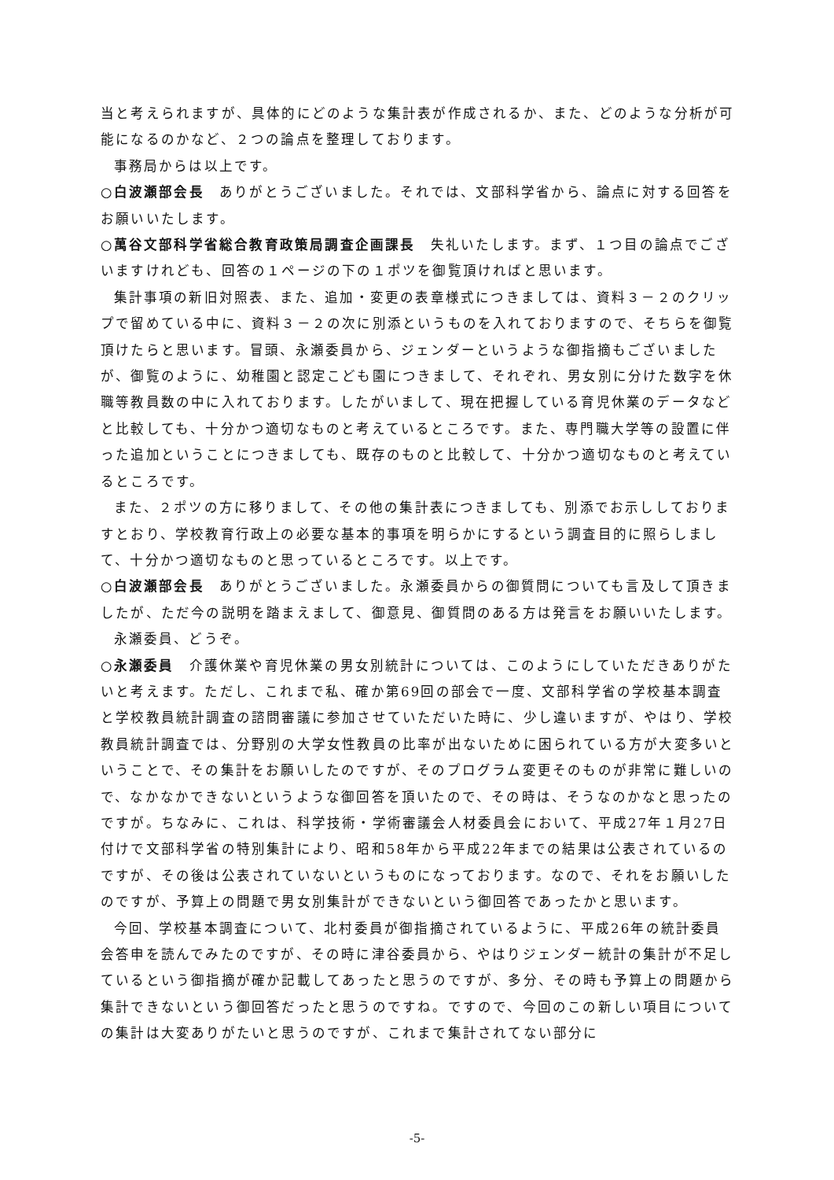当と考えられますが、具体的にどのような集計表が作成されるか、また、どのような分析が可能になるのかなど、２つの論点を整理しております。
事務局からは以上です。
○白波瀬部会長　ありがとうございました。それでは、文部科学省から、論点に対する回答をお願いいたします。
○萬谷文部科学省総合教育政策局調査企画課長　失礼いたします。まず、１つ目の論点でございますけれども、回答の１ページの下の１ポツを御覧頂ければと思います。
集計事項の新旧対照表、また、追加・変更の表章様式につきましては、資料３－２のクリップで留めている中に、資料３－２の次に別添というものを入れておりますので、そちらを御覧頂けたらと思います。冒頭、永瀬委員から、ジェンダーというような御指摘もございましたが、御覧のように、幼稚園と認定こども園につきまして、それぞれ、男女別に分けた数字を休職等教員数の中に入れております。したがいまして、現在把握している育児休業のデータなどと比較しても、十分かつ適切なものと考えているところです。また、専門職大学等の設置に伴った追加ということにつきましても、既存のものと比較して、十分かつ適切なものと考えているところです。
また、２ポツの方に移りまして、その他の集計表につきましても、別添でお示ししておりますとおり、学校教育行政上の必要な基本的事項を明らかにするという調査目的に照らしまして、十分かつ適切なものと思っているところです。以上です。
○白波瀬部会長　ありがとうございました。永瀬委員からの御質問についても言及して頂きましたが、ただ今の説明を踏まえまして、御意見、御質問のある方は発言をお願いいたします。
永瀬委員、どうぞ。
○永瀬委員　介護休業や育児休業の男女別統計については、このようにしていただきありがたいと考えます。ただし、これまで私、確か第69回の部会で一度、文部科学省の学校基本調査と学校教員統計調査の諮問審議に参加させていただいた時に、少し違いますが、やはり、学校教員統計調査では、分野別の大学女性教員の比率が出ないために困られている方が大変多いということで、その集計をお願いしたのですが、そのプログラム変更そのものが非常に難しいので、なかなかできないというような御回答を頂いたので、その時は、そうなのかなと思ったのですが。ちなみに、これは、科学技術・学術審議会人材委員会において、平成27年１月27日付けで文部科学省の特別集計により、昭和58年から平成22年までの結果は公表されているのですが、その後は公表されていないというものになっております。なので、それをお願いしたのですが、予算上の問題で男女別集計ができないという御回答であったかと思います。
今回、学校基本調査について、北村委員が御指摘されているように、平成26年の統計委員会答申を読んでみたのですが、その時に津谷委員から、やはりジェンダー統計の集計が不足しているという御指摘が確か記載してあったと思うのですが、多分、その時も予算上の問題から集計できないという御回答だったと思うのですね。ですので、今回のこの新しい項目についての集計は大変ありがたいと思うのですが、これまで集計されてない部分に
-5-